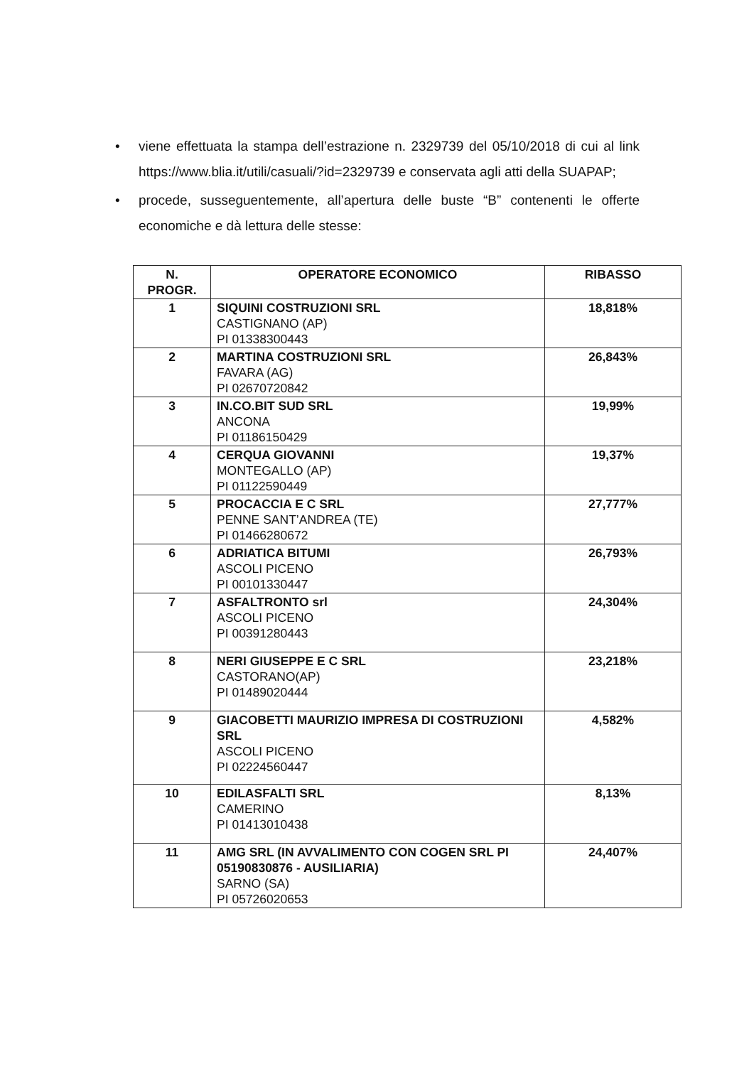• viene effettuata la stampa dell’estrazione n. 2329739 del 05/10/2018 di cui al link https://www.blia.it/utili/casuali/?id=2329739 e conservata agli atti della SUAPAP;
• procede, susseguentemente, all’apertura delle buste “B” contenenti le offerte economiche e dà lettura delle stesse:
| N. PROGR. | OPERATORE ECONOMICO | RIBASSO |
| --- | --- | --- |
| 1 | SIQUINI COSTRUZIONI SRL CASTIGNANO (AP) PI 01338300443 | 18,818% |
| 2 | MARTINA COSTRUZIONI SRL FAVARA (AG) PI 02670720842 | 26,843% |
| 3 | IN.CO.BIT SUD SRL ANCONA PI 01186150429 | 19,99% |
| 4 | CERQUA GIOVANNI MONTEGALLO (AP) PI 01122590449 | 19,37% |
| 5 | PROCACCIA E C SRL PENNE SANT’ANDREA (TE) PI 01466280672 | 27,777% |
| 6 | ADRIATICA BITUMI ASCOLI PICENO PI 00101330447 | 26,793% |
| 7 | ASFALTRONTO srl ASCOLI PICENO PI 00391280443 | 24,304% |
| 8 | NERI GIUSEPPE E C SRL CASTORANO(AP) PI 01489020444 | 23,218% |
| 9 | GIACOBETTI MAURIZIO IMPRESA DI COSTRUZIONI SRL ASCOLI PICENO PI 02224560447 | 4,582% |
| 10 | EDILASFALTI SRL CAMERINO PI 01413010438 | 8,13% |
| 11 | AMG SRL (IN AVVALIMENTO CON COGEN SRL PI 05190830876 - AUSILIARIA) SARNO (SA) PI 05726020653 | 24,407% |